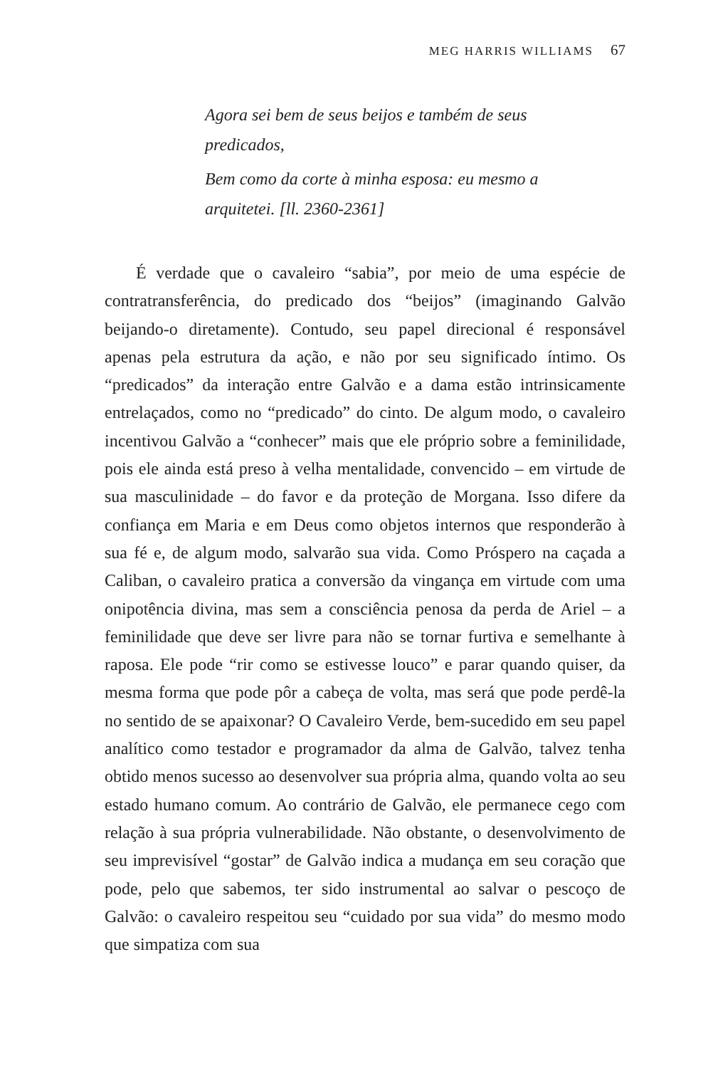MEG HARRIS WILLIAMS 67
Agora sei bem de seus beijos e também de seus predicados,
Bem como da corte à minha esposa: eu mesmo a arquitetei. [ll. 2360-2361]
É verdade que o cavaleiro “sabia”, por meio de uma espécie de contratransferência, do predicado dos “beijos” (imaginando Galvão beijando-o diretamente). Contudo, seu papel direcional é responsável apenas pela estrutura da ação, e não por seu significado íntimo. Os “predicados” da interação entre Galvão e a dama estão intrinsicamente entrelaçados, como no “predicado” do cinto. De algum modo, o cavaleiro incentivou Galvão a “conhecer” mais que ele próprio sobre a feminilidade, pois ele ainda está preso à velha mentalidade, convencido – em virtude de sua masculinidade – do favor e da proteção de Morgana. Isso difere da confiança em Maria e em Deus como objetos internos que responderão à sua fé e, de algum modo, salvarão sua vida. Como Próspero na caçada a Caliban, o cavaleiro pratica a conversão da vingança em virtude com uma onipotência divina, mas sem a consciência penosa da perda de Ariel – a feminilidade que deve ser livre para não se tornar furtiva e semelhante à raposa. Ele pode “rir como se estivesse louco” e parar quando quiser, da mesma forma que pode pôr a cabeça de volta, mas será que pode perdê-la no sentido de se apaixonar? O Cavaleiro Verde, bem-sucedido em seu papel analítico como testador e programador da alma de Galvão, talvez tenha obtido menos sucesso ao desenvolver sua própria alma, quando volta ao seu estado humano comum. Ao contrário de Galvão, ele permanece cego com relação à sua própria vulnerabilidade. Não obstante, o desenvolvimento de seu imprevisível “gostar” de Galvão indica a mudança em seu coração que pode, pelo que sabemos, ter sido instrumental ao salvar o pescoço de Galvão: o cavaleiro respeitou seu “cuidado por sua vida” do mesmo modo que simpatiza com sua